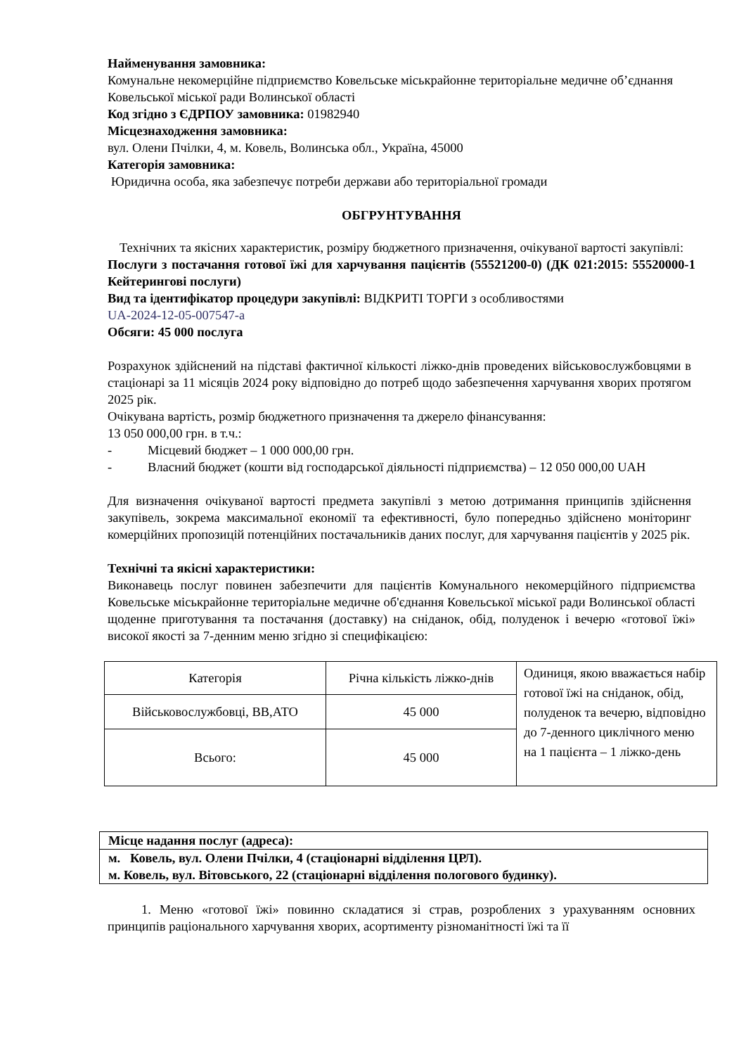Найменування замовника:
Комунальне некомерційне підприємство Ковельське міськрайонне територіальне медичне об’єднання Ковельської міської ради Волинської області
Код згідно з ЄДРПОУ замовника: 01982940
Місцезнаходження замовника:
вул. Олени Пчілки, 4, м. Ковель, Волинська обл., Україна, 45000
Категорія замовника:
Юридична особа, яка забезпечує потреби держави або територіальної громади
ОБГРУНТУВАННЯ
Технічних та якісних характеристик, розміру бюджетного призначення, очікуваної вартості закупівлі:
Послуги з постачання готової їжі для харчування пацієнтів (55521200-0) (ДК 021:2015: 55520000-1 Кейтерингові послуги)
Вид та ідентифікатор процедури закупівлі: ВІДКРИТІ ТОРГИ з особливостями
UA-2024-12-05-007547-a
Обсяги: 45 000 послуга
Розрахунок здійснений на підставі фактичної кількості ліжко-днів проведених військовослужбовцями в стаціонарі за 11 місяців 2024 року відповідно до потреб щодо забезпечення харчування хворих протягом 2025 рік.
Очікувана вартість, розмір бюджетного призначення та джерело фінансування:
13 050 000,00 грн. в т.ч.:
- Місцевий бюджет – 1 000 000,00 грн.
- Власний бюджет (кошти від господарської діяльності підприємства) – 12 050 000,00 UAH
Для визначення очікуваної вартості предмета закупівлі з метою дотримання принципів здійснення закупівель, зокрема максимальної економії та ефективності, було попередньо здійснено моніторинг комерційних пропозицій потенційних постачальників даних послуг, для харчування пацієнтів у 2025 рік.
Технічні та якісні характеристики:
Виконавець послуг повинен забезпечити для пацієнтів Комунального некомерційного підприємства Ковельське міськрайонне територіальне медичне об'єднання Ковельської міської ради Волинської області щоденне приготування та постачання (доставку) на сніданок, обід, полуденок і вечерю «готової їжі» високої якості за 7-денним меню згідно зі специфікацією:
| Категорія | Річна кількість ліжко-днів | Одиниця, якою вважається набір готової їжі на сніданок, обід, полуденок та вечерю, відповідно до 7-денного циклічного меню на 1 пацієнта – 1 ліжко-день |
| Військовослужбовці, ВВ,АТО | 45 000 | |
| Всього: | 45 000 | |
| Місце надання послуг (адреса): |
| м. Ковель, вул. Олени Пчілки, 4 (стаціонарні відділення ЦРЛ). м. Ковель, вул. Вітовського, 22 (стаціонарні відділення пологового будинку). |
1. Меню «готової їжі» повинно складатися зі страв, розроблених з урахуванням основних принципів раціонального харчування хворих, асортименту різноманітності їжі та її